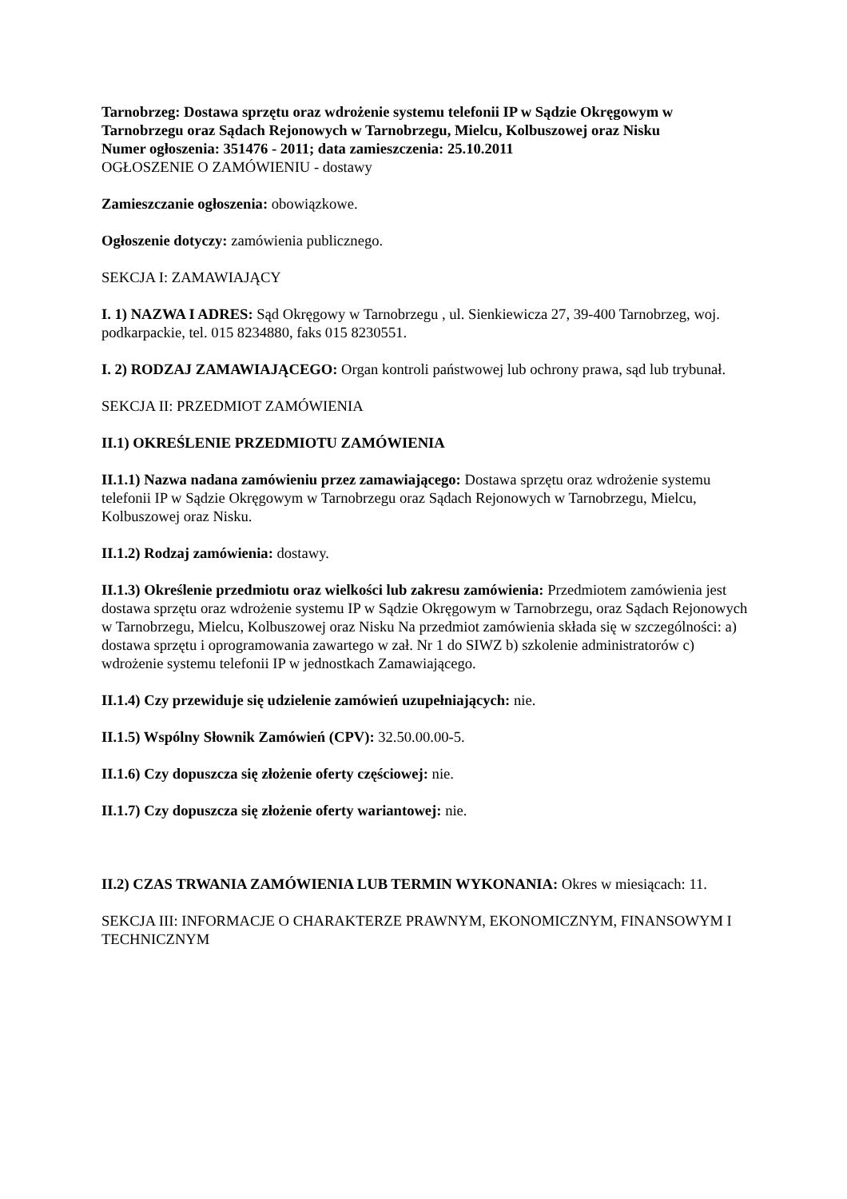Tarnobrzeg: Dostawa sprzętu oraz wdrożenie systemu telefonii IP w Sądzie Okręgowym w Tarnobrzegu oraz Sądach Rejonowych w Tarnobrzegu, Mielcu, Kolbuszowej oraz Nisku
Numer ogłoszenia: 351476 - 2011; data zamieszczenia: 25.10.2011
OGŁOSZENIE O ZAMÓWIENIU - dostawy
Zamieszczanie ogłoszenia: obowiązkowe.
Ogłoszenie dotyczy: zamówienia publicznego.
SEKCJA I: ZAMAWIAJĄCY
I. 1) NAZWA I ADRES: Sąd Okręgowy w Tarnobrzegu , ul. Sienkiewicza 27, 39-400 Tarnobrzeg, woj. podkarpackie, tel. 015 8234880, faks 015 8230551.
I. 2) RODZAJ ZAMAWIAJĄCEGO: Organ kontroli państwowej lub ochrony prawa, sąd lub trybunał.
SEKCJA II: PRZEDMIOT ZAMÓWIENIA
II.1) OKREŚLENIE PRZEDMIOTU ZAMÓWIENIA
II.1.1) Nazwa nadana zamówieniu przez zamawiającego: Dostawa sprzętu oraz wdrożenie systemu telefonii IP w Sądzie Okręgowym w Tarnobrzegu oraz Sądach Rejonowych w Tarnobrzegu, Mielcu, Kolbuszowej oraz Nisku.
II.1.2) Rodzaj zamówienia: dostawy.
II.1.3) Określenie przedmiotu oraz wielkości lub zakresu zamówienia: Przedmiotem zamówienia jest dostawa sprzętu oraz wdrożenie systemu IP w Sądzie Okręgowym w Tarnobrzegu, oraz Sądach Rejonowych w Tarnobrzegu, Mielcu, Kolbuszowej oraz Nisku Na przedmiot zamówienia składa się w szczególności: a) dostawa sprzętu i oprogramowania zawartego w zał. Nr 1 do SIWZ b) szkolenie administratorów c) wdrożenie systemu telefonii IP w jednostkach Zamawiającego.
II.1.4) Czy przewiduje się udzielenie zamówień uzupełniających: nie.
II.1.5) Wspólny Słownik Zamówień (CPV): 32.50.00.00-5.
II.1.6) Czy dopuszcza się złożenie oferty częściowej: nie.
II.1.7) Czy dopuszcza się złożenie oferty wariantowej: nie.
II.2) CZAS TRWANIA ZAMÓWIENIA LUB TERMIN WYKONANIA: Okres w miesiącach: 11.
SEKCJA III: INFORMACJE O CHARAKTERZE PRAWNYM, EKONOMICZNYM, FINANSOWYM I TECHNICZNYM